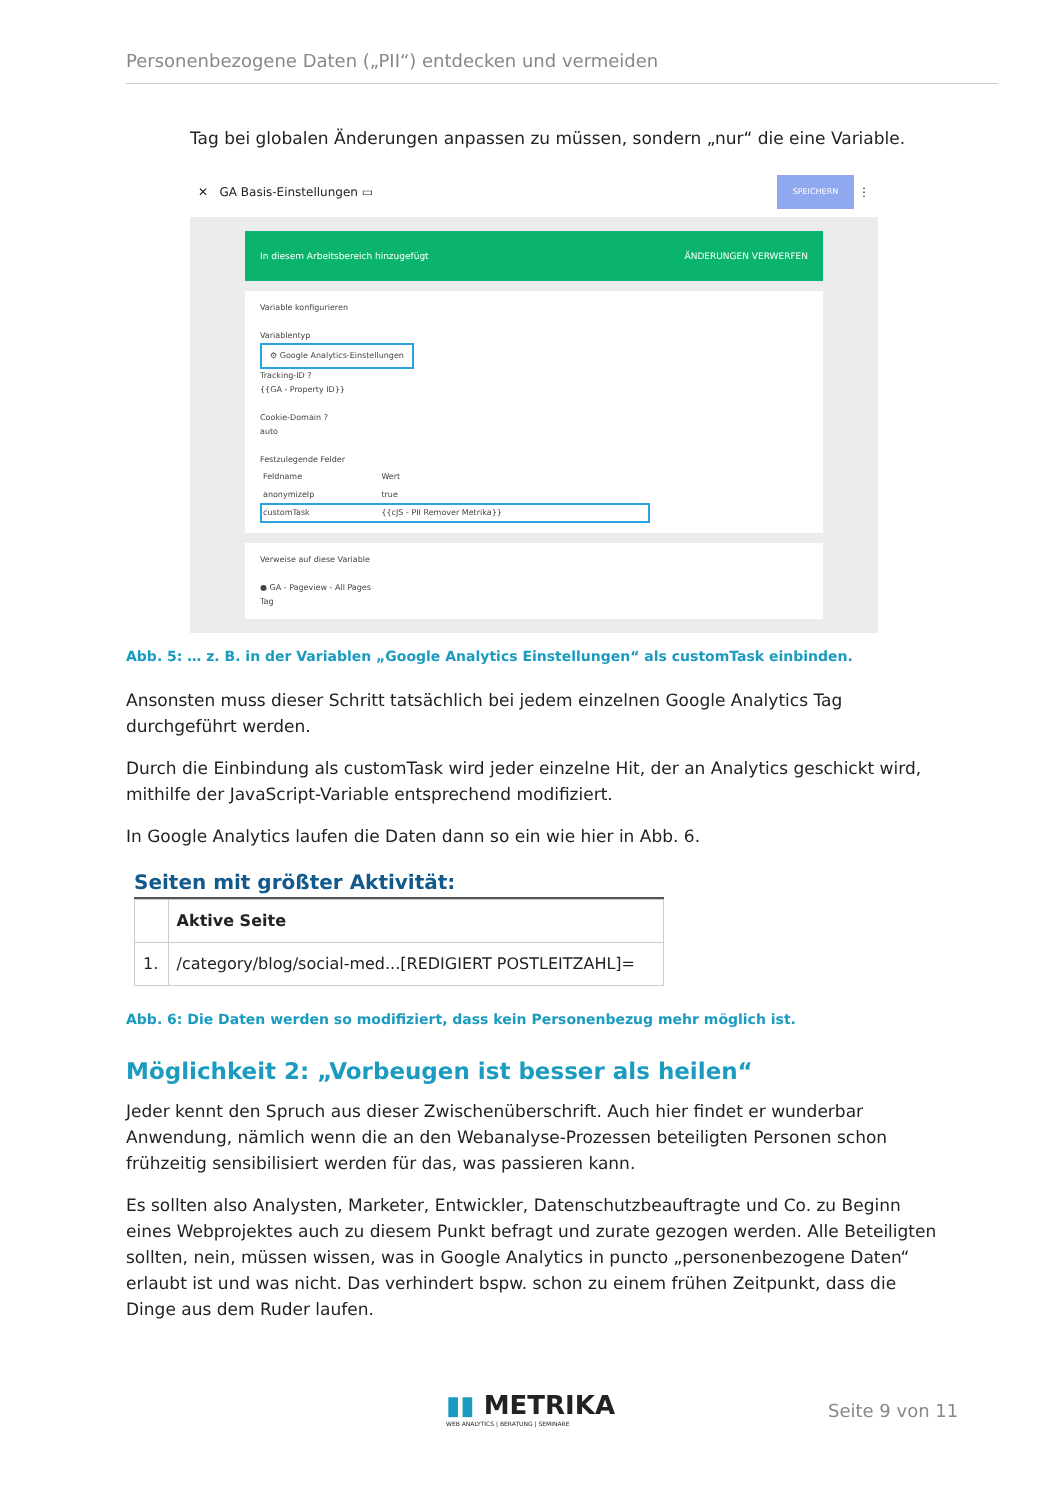Personenbezogene Daten („PII“) entdecken und vermeiden
Tag bei globalen Änderungen anpassen zu müssen, sondern „nur“ die eine Variable.
✕ GA Basis-Einstellungen ▭ SPEICHERN ⋮
In diesem Arbeitsbereich hinzugefügt ÄNDERUNGEN VERWERFEN
Variable konfigurieren
Variablentyp
⚙ Google Analytics-Einstellungen
Tracking-ID ?
{{GA - Property ID}}
Cookie-Domain ?
auto
Festzulegende Felder
| Feldname | Wert |
| anonymizeIp | true |
| customTask | {{cJS - PII Remover Metrika}} |
Verweise auf diese Variable
● GA - Pageview - All Pages
Tag
Abb. 5: … z. B. in der Variablen „Google Analytics Einstellungen“ als customTask einbinden.
Ansonsten muss dieser Schritt tatsächlich bei jedem einzelnen Google Analytics Tag durchgeführt werden.
Durch die Einbindung als customTask wird jeder einzelne Hit, der an Analytics geschickt wird, mithilfe der JavaScript-Variable entsprechend modifiziert.
In Google Analytics laufen die Daten dann so ein wie hier in Abb. 6.
Seiten mit größter Aktivität:
| | Aktive Seite |
| --- | --- |
| 1. | /category/blog/social-med...[REDIGIERT POSTLEITZAHL]= |
Abb. 6: Die Daten werden so modifiziert, dass kein Personenbezug mehr möglich ist.
Möglichkeit 2: „Vorbeugen ist besser als heilen“
Jeder kennt den Spruch aus dieser Zwischenüberschrift. Auch hier findet er wunderbar Anwendung, nämlich wenn die an den Webanalyse-Prozessen beteiligten Personen schon frühzeitig sensibilisiert werden für das, was passieren kann.
Es sollten also Analysten, Marketer, Entwickler, Datenschutzbeauftragte und Co. zu Beginn eines Webprojektes auch zu diesem Punkt befragt und zurate gezogen werden. Alle Beteiligten sollten, nein, müssen wissen, was in Google Analytics in puncto „personenbezogene Daten“ erlaubt ist und was nicht. Das verhindert bspw. schon zu einem frühen Zeitpunkt, dass die Dinge aus dem Ruder laufen.
▮▮ METRIKA
WEB ANALYTICS | BERATUNG | SEMINARE
Seite 9 von 11